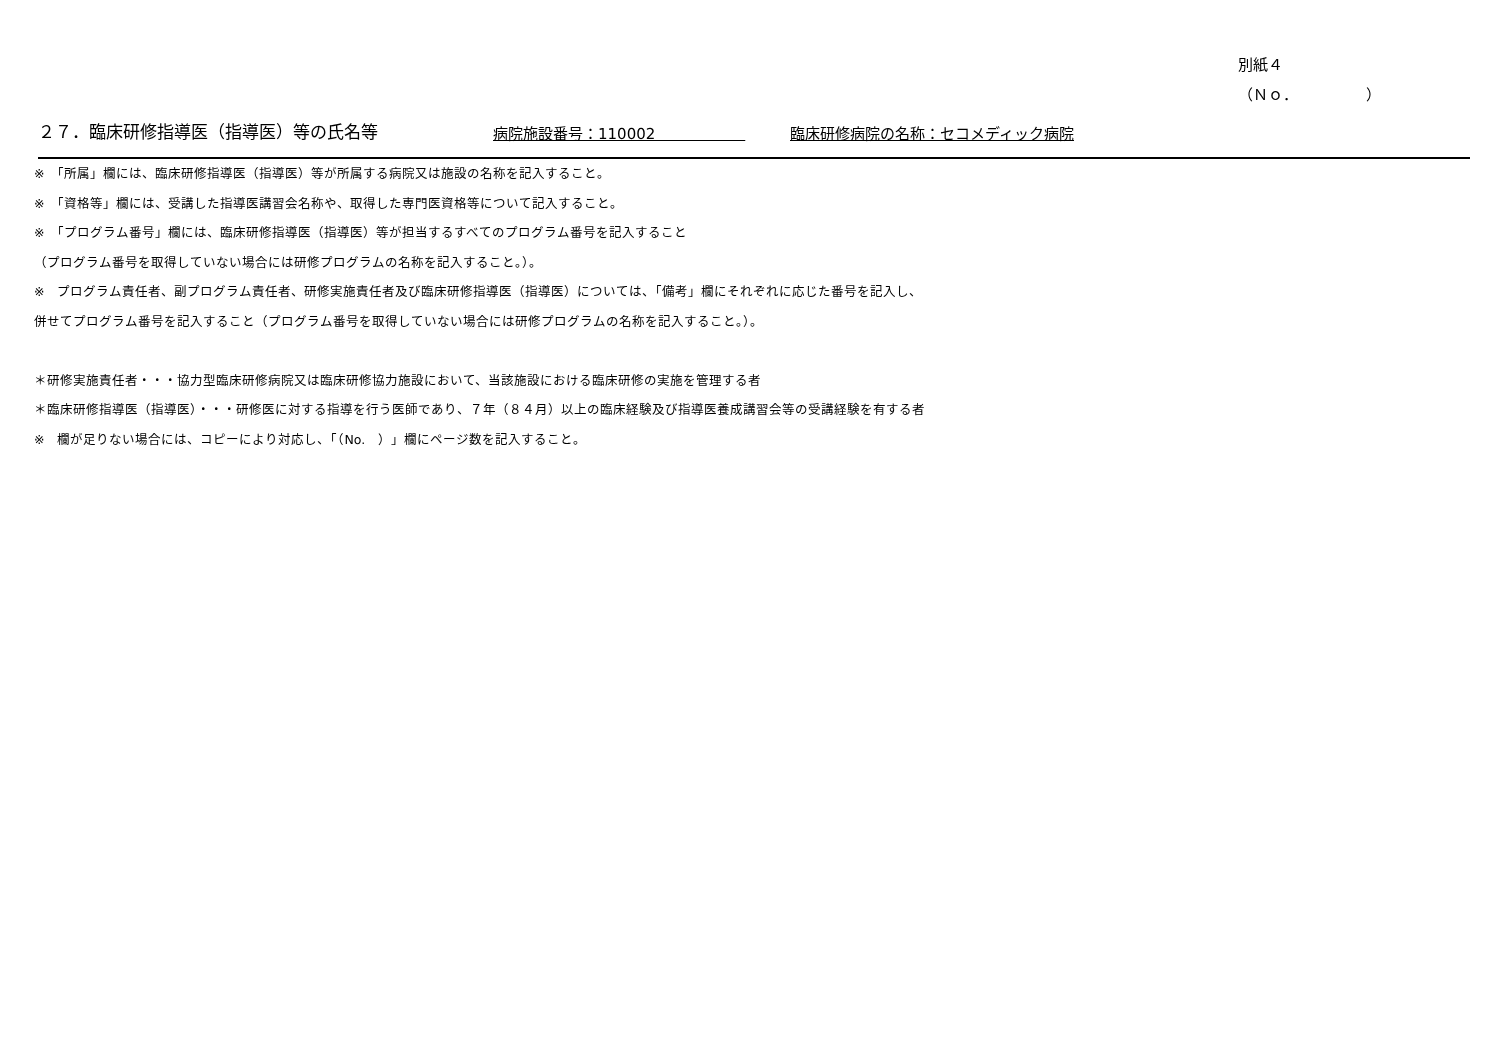別紙４
（Ｎｏ．　　　　　）
２７．臨床研修指導医（指導医）等の氏名等
病院施設番号：110002　　　　　　
臨床研修病院の名称：セコメディック病院
※　「所属」欄には、臨床研修指導医（指導医）等が所属する病院又は施設の名称を記入すること。
※　「資格等」欄には、受講した指導医講習会名称や、取得した専門医資格等について記入すること。
※　「プログラム番号」欄には、臨床研修指導医（指導医）等が担当するすべてのプログラム番号を記入すること
（プログラム番号を取得していない場合には研修プログラムの名称を記入すること。）。
※　プログラム責任者、副プログラム責任者、研修実施責任者及び臨床研修指導医（指導医）については、「備考」欄にそれぞれに応じた番号を記入し、
併せてプログラム番号を記入すること（プログラム番号を取得していない場合には研修プログラムの名称を記入すること。）。
＊研修実施責任者・・・協力型臨床研修病院又は臨床研修協力施設において、当該施設における臨床研修の実施を管理する者
＊臨床研修指導医（指導医）・・・研修医に対する指導を行う医師であり、７年（８４月）以上の臨床経験及び指導医養成講習会等の受講経験を有する者
※　欄が足りない場合には、コピーにより対応し、「（No.　）」欄にページ数を記入すること。